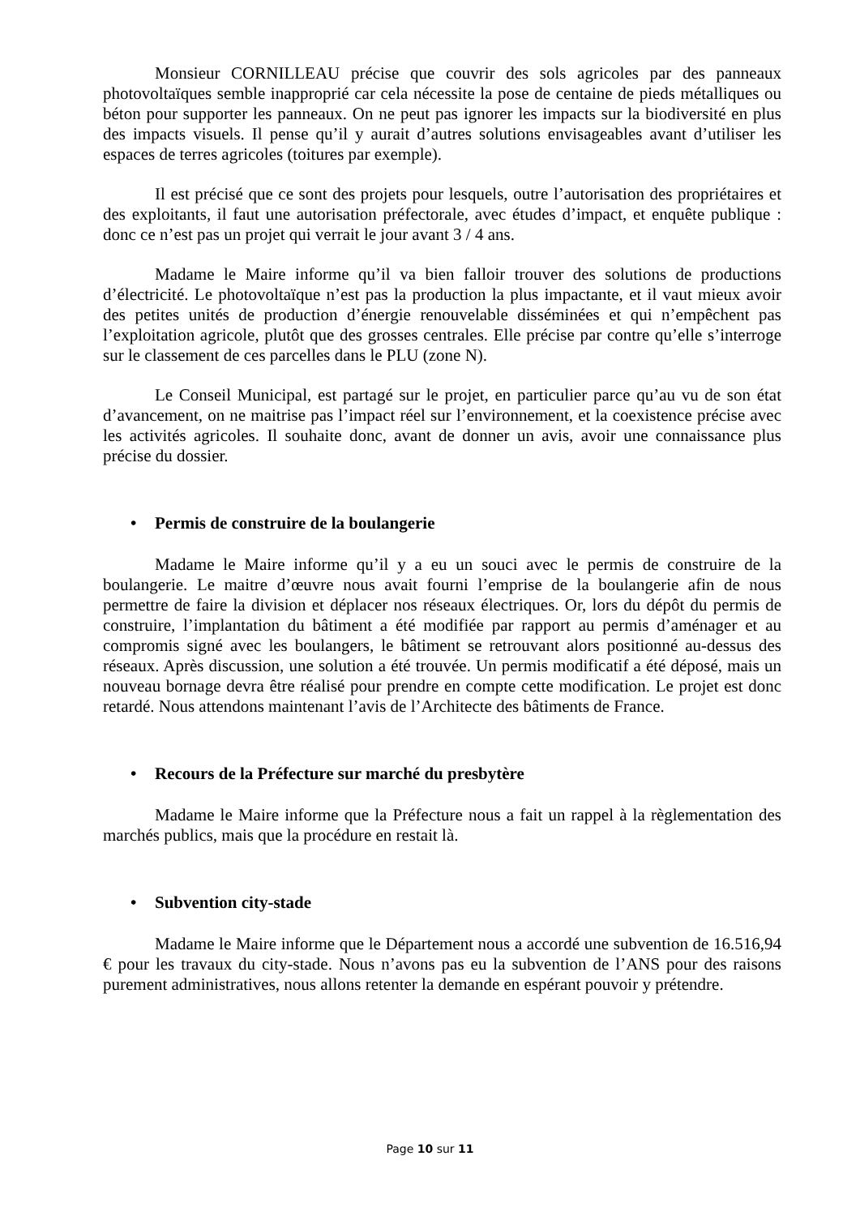Monsieur CORNILLEAU précise que couvrir des sols agricoles par des panneaux photovoltaïques semble inapproprié car cela nécessite la pose de centaine de pieds métalliques ou béton pour supporter les panneaux. On ne peut pas ignorer les impacts sur la biodiversité en plus des impacts visuels. Il pense qu’il y aurait d’autres solutions envisageables avant d’utiliser les espaces de terres agricoles (toitures par exemple).
Il est précisé que ce sont des projets pour lesquels, outre l’autorisation des propriétaires et des exploitants, il faut une autorisation préfectorale, avec études d’impact, et enquête publique : donc ce n’est pas un projet qui verrait le jour avant 3 / 4 ans.
Madame le Maire informe qu’il va bien falloir trouver des solutions de productions d’électricité. Le photovoltaïque n’est pas la production la plus impactante, et il vaut mieux avoir des petites unités de production d’énergie renouvelable disséminées et qui n’empêchent pas l’exploitation agricole, plutôt que des grosses centrales. Elle précise par contre qu’elle s’interroge sur le classement de ces parcelles dans le PLU (zone N).
Le Conseil Municipal, est partagé sur le projet, en particulier parce qu’au vu de son état d’avancement, on ne maitrise pas l’impact réel sur l’environnement, et la coexistence précise avec les activités agricoles. Il souhaite donc, avant de donner un avis, avoir une connaissance plus précise du dossier.
• Permis de construire de la boulangerie
Madame le Maire informe qu’il y a eu un souci avec le permis de construire de la boulangerie. Le maitre d’œuvre nous avait fourni l’emprise de la boulangerie afin de nous permettre de faire la division et déplacer nos réseaux électriques. Or, lors du dépôt du permis de construire, l’implantation du bâtiment a été modifiée par rapport au permis d’aménager et au compromis signé avec les boulangers, le bâtiment se retrouvant alors positionné au-dessus des réseaux. Après discussion, une solution a été trouvée. Un permis modificatif a été déposé, mais un nouveau bornage devra être réalisé pour prendre en compte cette modification. Le projet est donc retardé. Nous attendons maintenant l’avis de l’Architecte des bâtiments de France.
• Recours de la Préfecture sur marché du presbytère
Madame le Maire informe que la Préfecture nous a fait un rappel à la règlementation des marchés publics, mais que la procédure en restait là.
• Subvention city-stade
Madame le Maire informe que le Département nous a accordé une subvention de 16.516,94 € pour les travaux du city-stade. Nous n’avons pas eu la subvention de l’ANS pour des raisons purement administratives, nous allons retenter la demande en espérant pouvoir y prétendre.
Page 10 sur 11